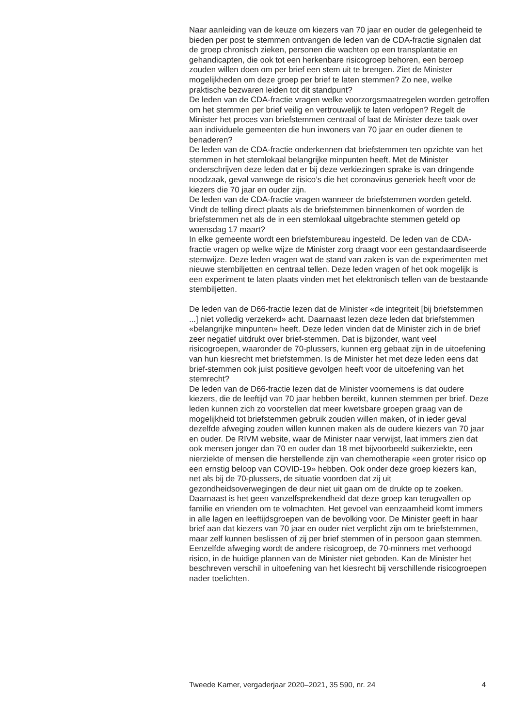Naar aanleiding van de keuze om kiezers van 70 jaar en ouder de gelegenheid te bieden per post te stemmen ontvangen de leden van de CDA-fractie signalen dat de groep chronisch zieken, personen die wachten op een transplantatie en gehandicapten, die ook tot een herkenbare risicogroep behoren, een beroep zouden willen doen om per brief een stem uit te brengen. Ziet de Minister mogelijkheden om deze groep per brief te laten stemmen? Zo nee, welke praktische bezwaren leiden tot dit standpunt?
De leden van de CDA-fractie vragen welke voorzorgsmaatregelen worden getroffen om het stemmen per brief veilig en vertrouwelijk te laten verlopen? Regelt de Minister het proces van briefstemmen centraal of laat de Minister deze taak over aan individuele gemeenten die hun inwoners van 70 jaar en ouder dienen te benaderen?
De leden van de CDA-fractie onderkennen dat briefstemmen ten opzichte van het stemmen in het stemlokaal belangrijke minpunten heeft. Met de Minister onderschrijven deze leden dat er bij deze verkiezingen sprake is van dringende noodzaak, geval vanwege de risico’s die het coronavirus generiek heeft voor de kiezers die 70 jaar en ouder zijn.
De leden van de CDA-fractie vragen wanneer de briefstemmen worden geteld. Vindt de telling direct plaats als de briefstemmen binnenkomen of worden de briefstemmen net als de in een stemlokaal uitgebrachte stemmen geteld op woensdag 17 maart?
In elke gemeente wordt een briefstembureau ingesteld. De leden van de CDA-fractie vragen op welke wijze de Minister zorg draagt voor een gestandaardiseerde stemwijze. Deze leden vragen wat de stand van zaken is van de experimenten met nieuwe stembiljetten en centraal tellen. Deze leden vragen of het ook mogelijk is een experiment te laten plaats vinden met het elektronisch tellen van de bestaande stembiljetten.
De leden van de D66-fractie lezen dat de Minister «de integriteit [bij briefstemmen ...] niet volledig verzekerd» acht. Daarnaast lezen deze leden dat briefstemmen «belangrijke minpunten» heeft. Deze leden vinden dat de Minister zich in de brief zeer negatief uitdrukt over brief-stemmen. Dat is bijzonder, want veel risicogroepen, waaronder de 70-plussers, kunnen erg gebaat zijn in de uitoefening van hun kiesrecht met briefstemmen. Is de Minister het met deze leden eens dat brief-stemmen ook juist positieve gevolgen heeft voor de uitoefening van het stemrecht?
De leden van de D66-fractie lezen dat de Minister voornemens is dat oudere kiezers, die de leeftijd van 70 jaar hebben bereikt, kunnen stemmen per brief. Deze leden kunnen zich zo voorstellen dat meer kwetsbare groepen graag van de mogelijkheid tot briefstemmen gebruik zouden willen maken, of in ieder geval dezelfde afweging zouden willen kunnen maken als de oudere kiezers van 70 jaar en ouder. De RIVM website, waar de Minister naar verwijst, laat immers zien dat ook mensen jonger dan 70 en ouder dan 18 met bijvoorbeeld suikerziekte, een nierziekte of mensen die herstellende zijn van chemotherapie «een groter risico op een ernstig beloop van COVID-19» hebben. Ook onder deze groep kiezers kan, net als bij de 70-plussers, de situatie voordoen dat zij uit gezondheidsoverwegingen de deur niet uit gaan om de drukte op te zoeken. Daarnaast is het geen vanzelfsprekendheid dat deze groep kan terugvallen op familie en vrienden om te volmachten. Het gevoel van eenzaamheid komt immers in alle lagen en leeftijdsgroepen van de bevolking voor. De Minister geeft in haar brief aan dat kiezers van 70 jaar en ouder niet verplicht zijn om te briefstemmen, maar zelf kunnen beslissen of zij per brief stemmen of in persoon gaan stemmen. Eenzelfde afweging wordt de andere risicogroep, de 70-minners met verhoogd risico, in de huidige plannen van de Minister niet geboden. Kan de Minister het beschreven verschil in uitoefening van het kiesrecht bij verschillende risicogroepen nader toelichten.
Tweede Kamer, vergaderjaar 2020–2021, 35 590, nr. 24 4